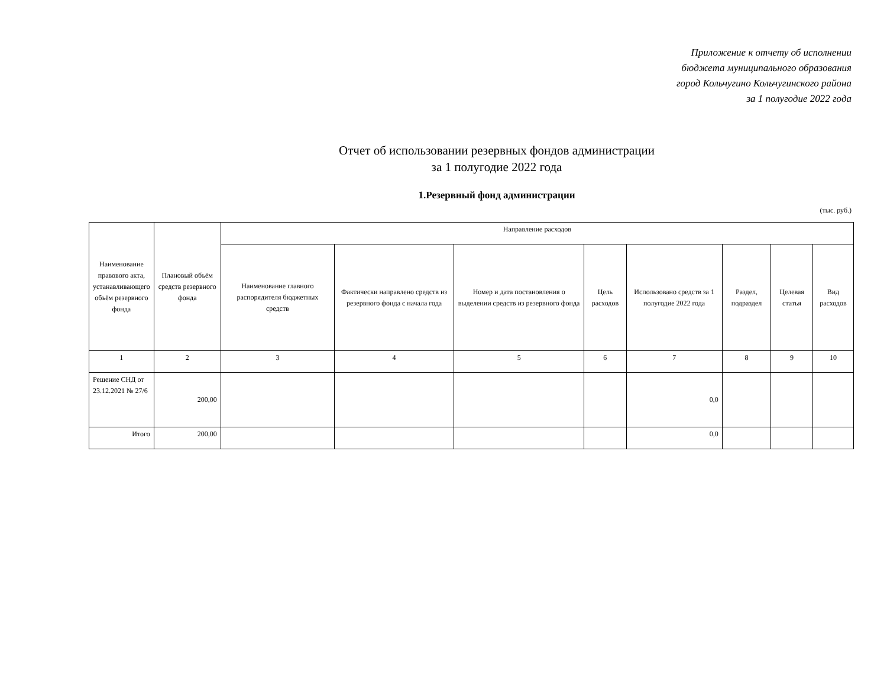Приложение к отчету об исполнении
бюджета муниципального образования
город Кольчугино Кольчугинского района
за 1 полугодие 2022 года
Отчет об использовании резервных фондов администрации
за 1 полугодие 2022 года
1.Резервный фонд администрации
(тыс. руб.)
| Наименование правового акта, устанавливающего объём резервного фонда | Плановый объём средств резервного фонда | Направление расходов | | | | | | | |
| --- | --- | --- | --- | --- | --- | --- | --- | --- | --- |
| | | Наименование главного распорядителя бюджетных средств | Фактически направлено средств из резервного фонда с начала года | Номер и дата постановления о выделении средств из резервного фонда | Цель расходов | Использовано средств за 1 полугодие 2022 года | Раздел, подраздел | Целевая статья | Вид расходов |
| 1 | 2 | 3 | 4 | 5 | 6 | 7 | 8 | 9 | 10 |
| Решение СНД от 23.12.2021 № 27/6 | 200,00 | | | | | 0,0 | | | |
| Итого | 200,00 | | | | | 0,0 | | | |